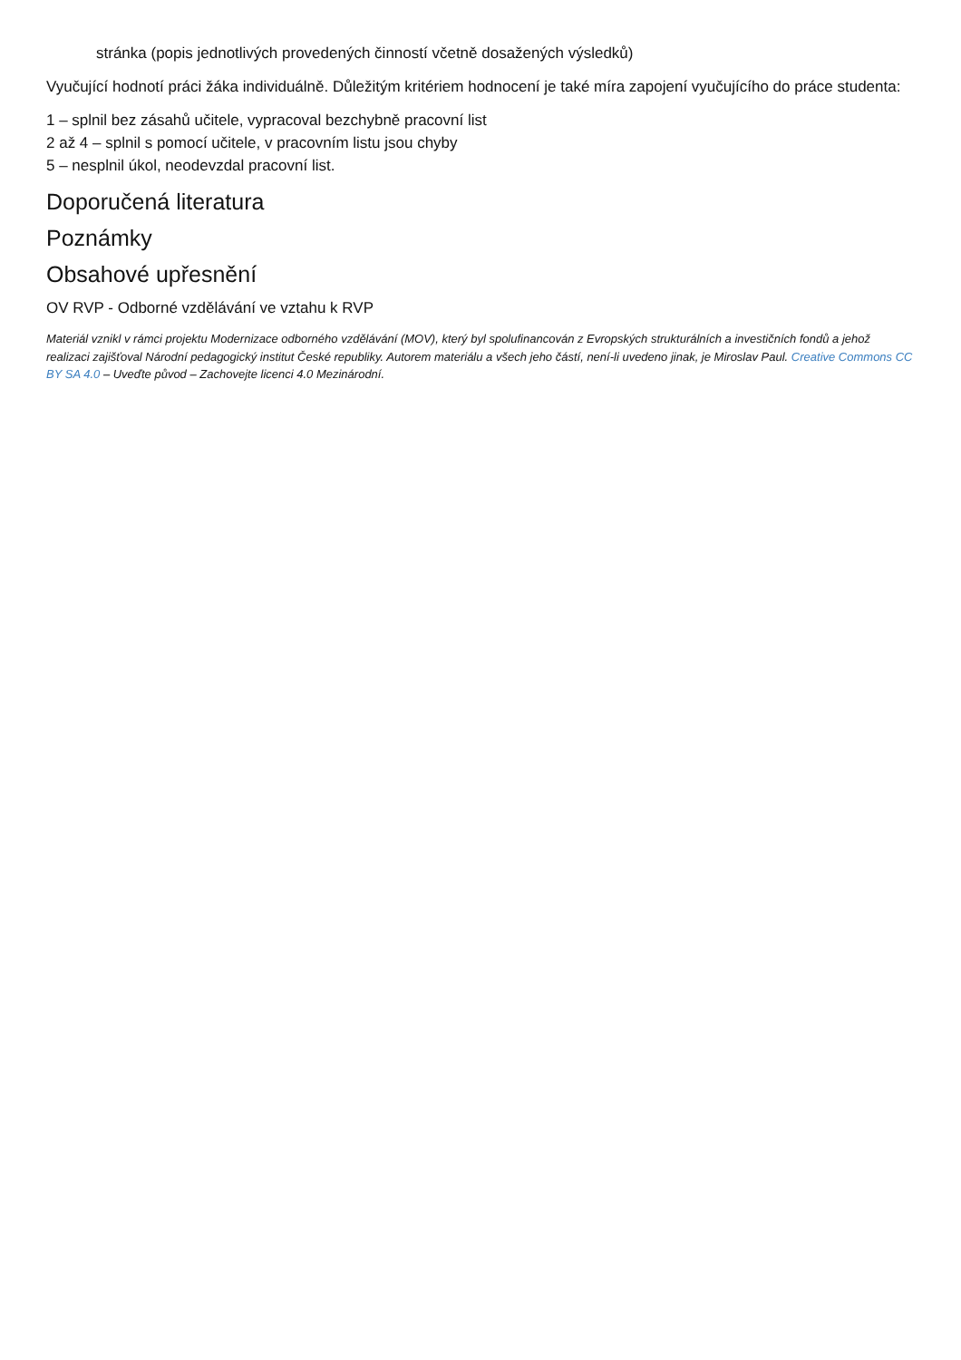stránka (popis jednotlivých provedených činností včetně dosažených výsledků)
Vyučující hodnotí práci žáka individuálně. Důležitým kritériem hodnocení je také míra zapojení vyučujícího do práce studenta:
1 – splnil bez zásahů učitele, vypracoval bezchybně pracovní list
2 až 4 – splnil s pomocí učitele, v pracovním listu jsou chyby
5 – nesplnil úkol, neodevzdal pracovní list.
Doporučená literatura
Poznámky
Obsahové upřesnění
OV RVP - Odborné vzdělávání ve vztahu k RVP
Materiál vznikl v rámci projektu Modernizace odborného vzdělávání (MOV), který byl spolufinancován z Evropských strukturálních a investičních fondů a jehož realizaci zajišťoval Národní pedagogický institut České republiky. Autorem materiálu a všech jeho částí, není-li uvedeno jinak, je Miroslav Paul. Creative Commons CC BY SA 4.0 – Uveďte původ – Zachovejte licenci 4.0 Mezinárodní.